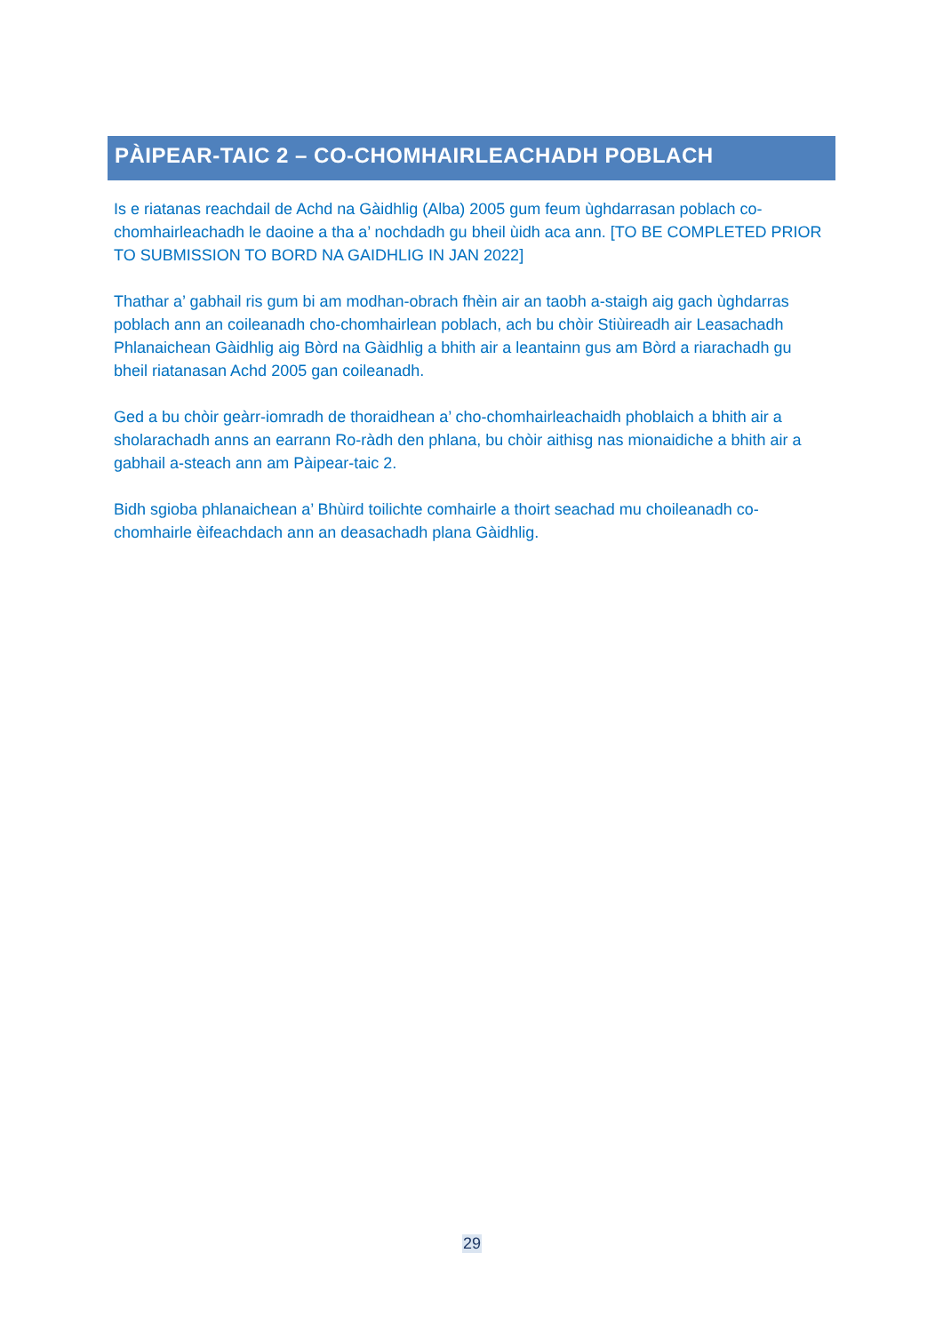PÀIPEAR-TAIC 2 – CO-CHOMHAIRLEACHADH POBLACH
Is e riatanas reachdail de Achd na Gàidhlig (Alba) 2005 gum feum ùghdarrasan poblach co-chomhairleachadh le daoine a tha a’ nochdadh gu bheil ùidh aca ann. [TO BE COMPLETED PRIOR TO SUBMISSION TO BORD NA GAIDHLIG IN JAN 2022]
Thathar a’ gabhail ris gum bi am modhan-obrach fhèin air an taobh a-staigh aig gach ùghdarras poblach ann an coileanadh cho-chomhairlean poblach, ach bu chòir Stiùireadh air Leasachadh Phlanaichean Gàidhlig aig Bòrd na Gàidhlig a bhith air a leantainn gus am Bòrd a riarachadh gu bheil riatanasan Achd 2005 gan coileanadh.
Ged a bu chòir geàrr-iomradh de thoraidhean a’ cho-chomhairleachaidh phoblaich a bhith air a sholarachadh anns an earrann Ro-ràdh den phlana, bu chòir aithisg nas mionaidiche a bhith air a gabhail a-steach ann am Pàipear-taic 2.
Bidh sgioba phlanaichean a’ Bhùird toilichte comhairle a thoirt seachad mu choileanadh co-chomhairle èifeachdach ann an deasachadh plana Gàidhlig.
29